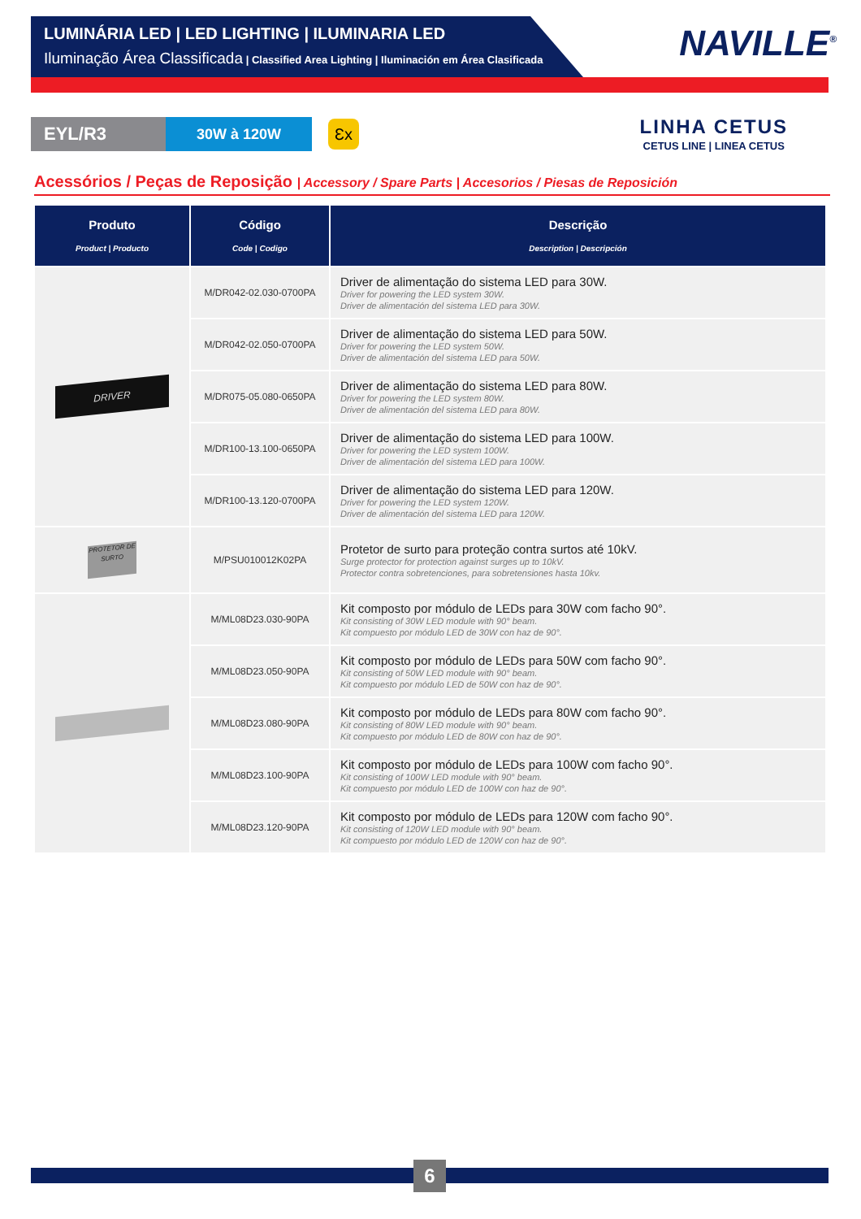LUMINÁRIA LED | LED LIGHTING | ILUMINARIA LED
Iluminação Área Classificada | Classified Area Lighting | Iluminación em Área Clasificada
NAVILLE<sup>®</sup>
EYL/R3
30W à 120W
Ɛx
LINHA CETUS
CETUS LINE | LINEA CETUS
Acessórios / Peças de Reposição | Accessory / Spare Parts | Accesorios / Piesas de Reposición
| Produto Product / Producto | Código Code / Codigo | Descrição Description / Descripción |
| --- | --- | --- |
| DRIVER | M/DR042-02.030-0700PA | Driver de alimentação do sistema LED para 30W. Driver for powering the LED system 30W. Driver de alimentación del sistema LED para 30W. |
| | M/DR042-02.050-0700PA | Driver de alimentação do sistema LED para 50W. Driver for powering the LED system 50W. Driver de alimentación del sistema LED para 50W. |
| | M/DR075-05.080-0650PA | Driver de alimentação do sistema LED para 80W. Driver for powering the LED system 80W. Driver de alimentación del sistema LED para 80W. |
| | M/DR100-13.100-0650PA | Driver de alimentação do sistema LED para 100W. Driver for powering the LED system 100W. Driver de alimentación del sistema LED para 100W. |
| | M/DR100-13.120-0700PA | Driver de alimentação do sistema LED para 120W. Driver for powering the LED system 120W. Driver de alimentación del sistema LED para 120W. |
| PROTETOR DE SURTO | M/PSU010012K02PA | Protetor de surto para proteção contra surtos até 10kV. Surge protector for protection against surges up to 10kV. Protector contra sobretenciones, para sobretensiones hasta 10kv. |
| | M/ML08D23.030-90PA | Kit composto por módulo de LEDs para 30W com facho 90°. Kit consisting of 30W LED module with 90° beam. Kit compuesto por módulo LED de 30W con haz de 90°. |
| | M/ML08D23.050-90PA | Kit composto por módulo de LEDs para 50W com facho 90°. Kit consisting of 50W LED module with 90° beam. Kit compuesto por módulo LED de 50W con haz de 90°. |
| | M/ML08D23.080-90PA | Kit composto por módulo de LEDs para 80W com facho 90°. Kit consisting of 80W LED module with 90° beam. Kit compuesto por módulo LED de 80W con haz de 90°. |
| | M/ML08D23.100-90PA | Kit composto por módulo de LEDs para 100W com facho 90°. Kit consisting of 100W LED module with 90° beam. Kit compuesto por módulo LED de 100W con haz de 90°. |
| | M/ML08D23.120-90PA | Kit composto por módulo de LEDs para 120W com facho 90°. Kit consisting of 120W LED module with 90° beam. Kit compuesto por módulo LED de 120W con haz de 90°. |
6